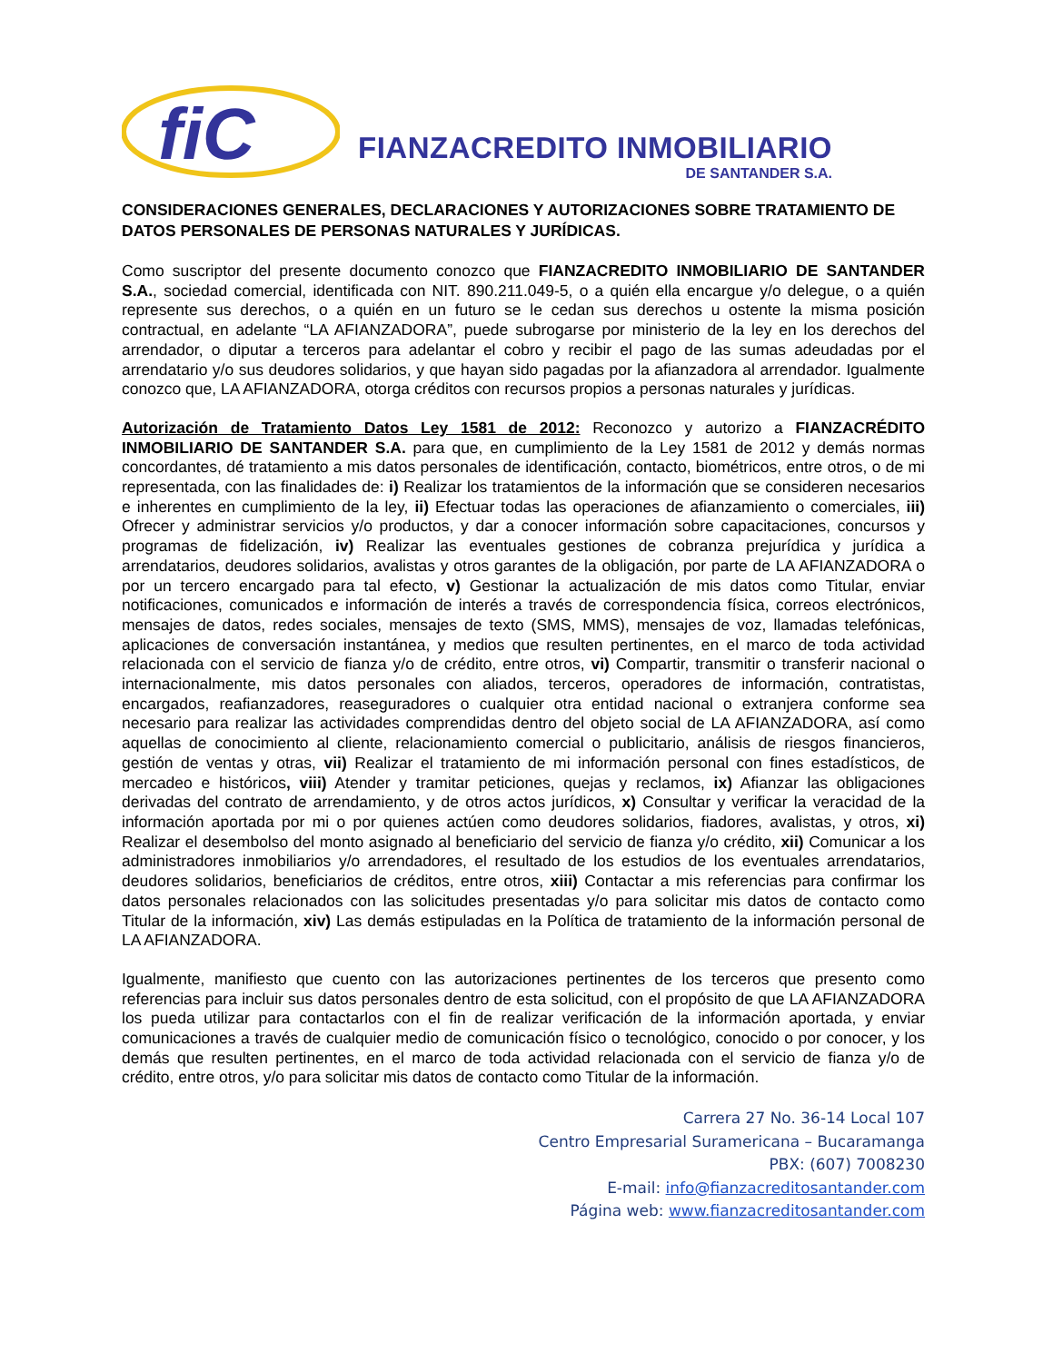fiC
FIANZACREDITO INMOBILIARIO
DE SANTANDER S.A.
CONSIDERACIONES GENERALES, DECLARACIONES Y AUTORIZACIONES SOBRE TRATAMIENTO DE DATOS PERSONALES DE PERSONAS NATURALES Y JURÍDICAS.
Como suscriptor del presente documento conozco que FIANZACREDITO INMOBILIARIO DE SANTANDER S.A., sociedad comercial, identificada con NIT. 890.211.049-5, o a quién ella encargue y/o delegue, o a quién represente sus derechos, o a quién en un futuro se le cedan sus derechos u ostente la misma posición contractual, en adelante “LA AFIANZADORA”, puede subrogarse por ministerio de la ley en los derechos del arrendador, o diputar a terceros para adelantar el cobro y recibir el pago de las sumas adeudadas por el arrendatario y/o sus deudores solidarios, y que hayan sido pagadas por la afianzadora al arrendador. Igualmente conozco que, LA AFIANZADORA, otorga créditos con recursos propios a personas naturales y jurídicas.
Autorización de Tratamiento Datos Ley 1581 de 2012: Reconozco y autorizo a FIANZACRÉDITO INMOBILIARIO DE SANTANDER S.A. para que, en cumplimiento de la Ley 1581 de 2012 y demás normas concordantes, dé tratamiento a mis datos personales de identificación, contacto, biométricos, entre otros, o de mi representada, con las finalidades de: i) Realizar los tratamientos de la información que se consideren necesarios e inherentes en cumplimiento de la ley, ii) Efectuar todas las operaciones de afianzamiento o comerciales, iii) Ofrecer y administrar servicios y/o productos, y dar a conocer información sobre capacitaciones, concursos y programas de fidelización, iv) Realizar las eventuales gestiones de cobranza prejurídica y jurídica a arrendatarios, deudores solidarios, avalistas y otros garantes de la obligación, por parte de LA AFIANZADORA o por un tercero encargado para tal efecto, v) Gestionar la actualización de mis datos como Titular, enviar notificaciones, comunicados e información de interés a través de correspondencia física, correos electrónicos, mensajes de datos, redes sociales, mensajes de texto (SMS, MMS), mensajes de voz, llamadas telefónicas, aplicaciones de conversación instantánea, y medios que resulten pertinentes, en el marco de toda actividad relacionada con el servicio de fianza y/o de crédito, entre otros, vi) Compartir, transmitir o transferir nacional o internacionalmente, mis datos personales con aliados, terceros, operadores de información, contratistas, encargados, reafianzadores, reaseguradores o cualquier otra entidad nacional o extranjera conforme sea necesario para realizar las actividades comprendidas dentro del objeto social de LA AFIANZADORA, así como aquellas de conocimiento al cliente, relacionamiento comercial o publicitario, análisis de riesgos financieros, gestión de ventas y otras, vii) Realizar el tratamiento de mi información personal con fines estadísticos, de mercadeo e históricos, viii) Atender y tramitar peticiones, quejas y reclamos, ix) Afianzar las obligaciones derivadas del contrato de arrendamiento, y de otros actos jurídicos, x) Consultar y verificar la veracidad de la información aportada por mi o por quienes actúen como deudores solidarios, fiadores, avalistas, y otros, xi) Realizar el desembolso del monto asignado al beneficiario del servicio de fianza y/o crédito, xii) Comunicar a los administradores inmobiliarios y/o arrendadores, el resultado de los estudios de los eventuales arrendatarios, deudores solidarios, beneficiarios de créditos, entre otros, xiii) Contactar a mis referencias para confirmar los datos personales relacionados con las solicitudes presentadas y/o para solicitar mis datos de contacto como Titular de la información, xiv) Las demás estipuladas en la Política de tratamiento de la información personal de LA AFIANZADORA.
Igualmente, manifiesto que cuento con las autorizaciones pertinentes de los terceros que presento como referencias para incluir sus datos personales dentro de esta solicitud, con el propósito de que LA AFIANZADORA los pueda utilizar para contactarlos con el fin de realizar verificación de la información aportada, y enviar comunicaciones a través de cualquier medio de comunicación físico o tecnológico, conocido o por conocer, y los demás que resulten pertinentes, en el marco de toda actividad relacionada con el servicio de fianza y/o de crédito, entre otros, y/o para solicitar mis datos de contacto como Titular de la información.
Carrera 27 No. 36-14 Local 107
Centro Empresarial Suramericana – Bucaramanga
PBX: (607) 7008230
E-mail: info@fianzacreditosantander.com
Página web: www.fianzacreditosantander.com